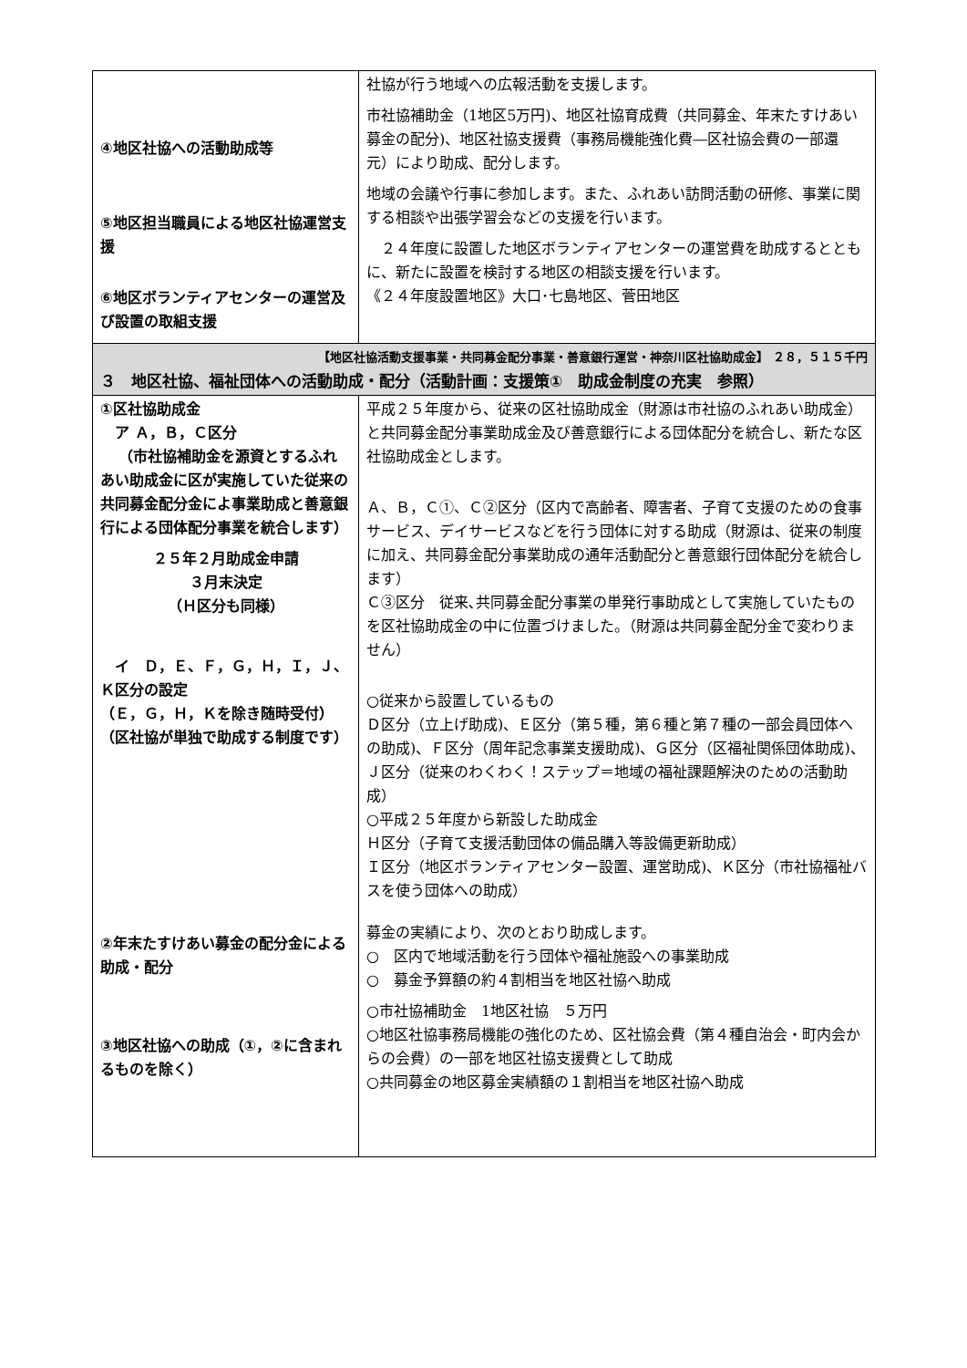| ④地区社協への活動助成等 ⑤地区担当職員による地区社協運営支援 ⑥地区ボランティアセンターの運営及び設置の取組支援 | 社協が行う地域への広報活動を支援します。 市社協補助金（1地区5万円)、地区社協育成費（共同募金、年末たすけあい募金の配分)、地区社協支援費（事務局機能強化費―区社協会費の一部還元）により助成、配分します。 地域の会議や行事に参加します。また、ふれあい訪問活動の研修、事業に関する相談や出張学習会などの支援を行います。 ２４年度に設置した地区ボランティアセンターの運営費を助成するとともに、新たに設置を検討する地区の相談支援を行います。 《２４年度設置地区》大口･七島地区、菅田地区 |
| 【地区社協活動支援事業・共同募金配分事業・善意銀行運営・神奈川区社協助成金】 ２８，５１５千円 ３ 地区社協、福祉団体への活動助成・配分（活動計画：支援策① 助成金制度の充実 参照） | |
| ①区社協助成金 ア Ａ，Ｂ，Ｃ区分 （市社協補助金を源資とするふれあい助成金に区が実施していた従来の共同募金配分金によ事業助成と善意銀行による団体配分事業を統合します） ２５年２月助成金申請 ３月末決定 （Ｈ区分も同様） イ Ｄ，Ｅ、Ｆ，Ｇ，Ｈ，Ｉ，Ｊ、Ｋ区分の設定 （Ｅ，Ｇ，Ｈ，Ｋを除き随時受付）（区社協が単独で助成する制度です） ②年末たすけあい募金の配分金による助成・配分 ③地区社協への助成（①，②に含まれるものを除く） | 平成２５年度から、従来の区社協助成金（財源は市社協のふれあい助成金）と共同募金配分事業助成金及び善意銀行による団体配分を統合し、新たな区社協助成金とします。 Ａ、Ｂ，Ｃ①、Ｃ②区分（区内で高齢者、障害者、子育て支援のための食事サービス、デイサービスなどを行う団体に対する助成（財源は、従来の制度に加え、共同募金配分事業助成の通年活動配分と善意銀行団体配分を統合します） Ｃ③区分 従来､共同募金配分事業の単発行事助成として実施していたものを区社協助成金の中に位置づけました。（財源は共同募金配分金で変わりません） ○従来から設置しているもの Ｄ区分（立上げ助成)、Ｅ区分（第５種，第６種と第７種の一部会員団体への助成)、Ｆ区分（周年記念事業支援助成)、Ｇ区分（区福祉関係団体助成)、Ｊ区分（従来のわくわく！ステップ＝地域の福祉課題解決のための活動助成） ○平成２５年度から新設した助成金 Ｈ区分（子育て支援活動団体の備品購入等設備更新助成） Ｉ区分（地区ボランティアセンター設置、運営助成)、Ｋ区分（市社協福祉バスを使う団体への助成） 募金の実績により、次のとおり助成します。 ○ 区内で地域活動を行う団体や福祉施設への事業助成 ○ 募金予算額の約４割相当を地区社協へ助成 ○市社協補助金 1地区社協 ５万円 ○地区社協事務局機能の強化のため、区社協会費（第４種自治会・町内会からの会費）の一部を地区社協支援費として助成 ○共同募金の地区募金実績額の１割相当を地区社協へ助成 |